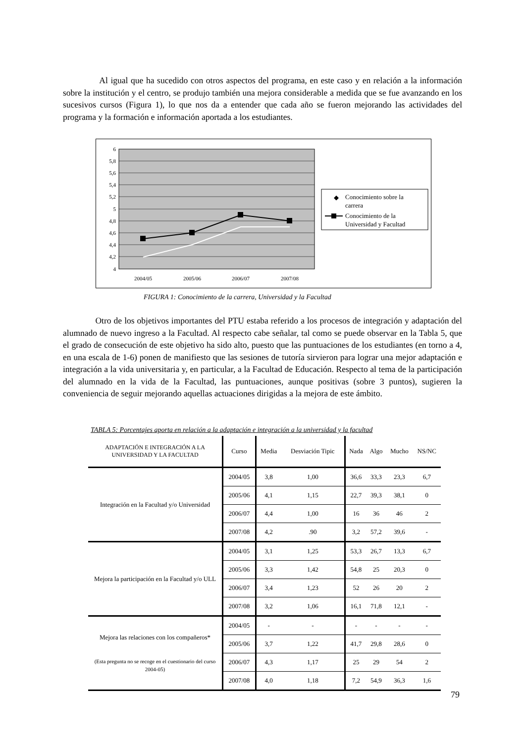Al igual que ha sucedido con otros aspectos del programa, en este caso y en relación a la información sobre la institución y el centro, se produjo también una mejora considerable a medida que se fue avanzando en los sucesivos cursos (Figura 1), lo que nos da a entender que cada año se fueron mejorando las actividades del programa y la formación e información aportada a los estudiantes.
6
5,8
5,6
5,4
5,2
5
4,8
4,6
4,4
4,2
4
2004/05
2005/06
2006/07
2007/08
◆
Conocimiento sobre la
carrera
Conocimiento de la
Universidad y Facultad
FIGURA 1: Conocimiento de la carrera, Universidad y la Facultad
Otro de los objetivos importantes del PTU estaba referido a los procesos de integración y adaptación del alumnado de nuevo ingreso a la Facultad. Al respecto cabe señalar, tal como se puede observar en la Tabla 5, que el grado de consecución de este objetivo ha sido alto, puesto que las puntuaciones de los estudiantes (en torno a 4, en una escala de 1-6) ponen de manifiesto que las sesiones de tutoría sirvieron para lograr una mejor adaptación e integración a la vida universitaria y, en particular, a la Facultad de Educación. Respecto al tema de la participación del alumnado en la vida de la Facultad, las puntuaciones, aunque positivas (sobre 3 puntos), sugieren la conveniencia de seguir mejorando aquellas actuaciones dirigidas a la mejora de este ámbito.
TABLA 5: Porcentajes aporta en relación a la adaptación e integración a la universidad y la facultad
| ADAPTACIÓN E INTEGRACIÓN A LA UNIVERSIDAD Y LA FACULTAD | Curso | Media | Desviación Tipic | Nada | Algo | Mucho | NS/NC |
| --- | --- | --- | --- | --- | --- | --- | --- |
| Integración en la Facultad y/o Universidad | 2004/05 | 3,8 | 1,00 | 36,6 | 33,3 | 23,3 | 6,7 |
| | 2005/06 | 4,1 | 1,15 | 22,7 | 39,3 | 38,1 | 0 |
| | 2006/07 | 4,4 | 1,00 | 16 | 36 | 46 | 2 |
| | 2007/08 | 4,2 | .90 | 3,2 | 57,2 | 39,6 | - |
| Mejora la participación en la Facultad y/o ULL | 2004/05 | 3,1 | 1,25 | 53,3 | 26,7 | 13,3 | 6,7 |
| | 2005/06 | 3,3 | 1,42 | 54,8 | 25 | 20,3 | 0 |
| | 2006/07 | 3,4 | 1,23 | 52 | 26 | 20 | 2 |
| | 2007/08 | 3,2 | 1,06 | 16,1 | 71,8 | 12,1 | - |
| Mejora las relaciones con los compañeros* (Esta pregunta no se recoge en el cuestionario del curso 2004-05) | 2004/05 | - | - | - | - | - | - |
| | 2005/06 | 3,7 | 1,22 | 41,7 | 29,8 | 28,6 | 0 |
| | 2006/07 | 4,3 | 1,17 | 25 | 29 | 54 | 2 |
| | 2007/08 | 4,0 | 1,18 | 7,2 | 54,9 | 36,3 | 1,6 |
79